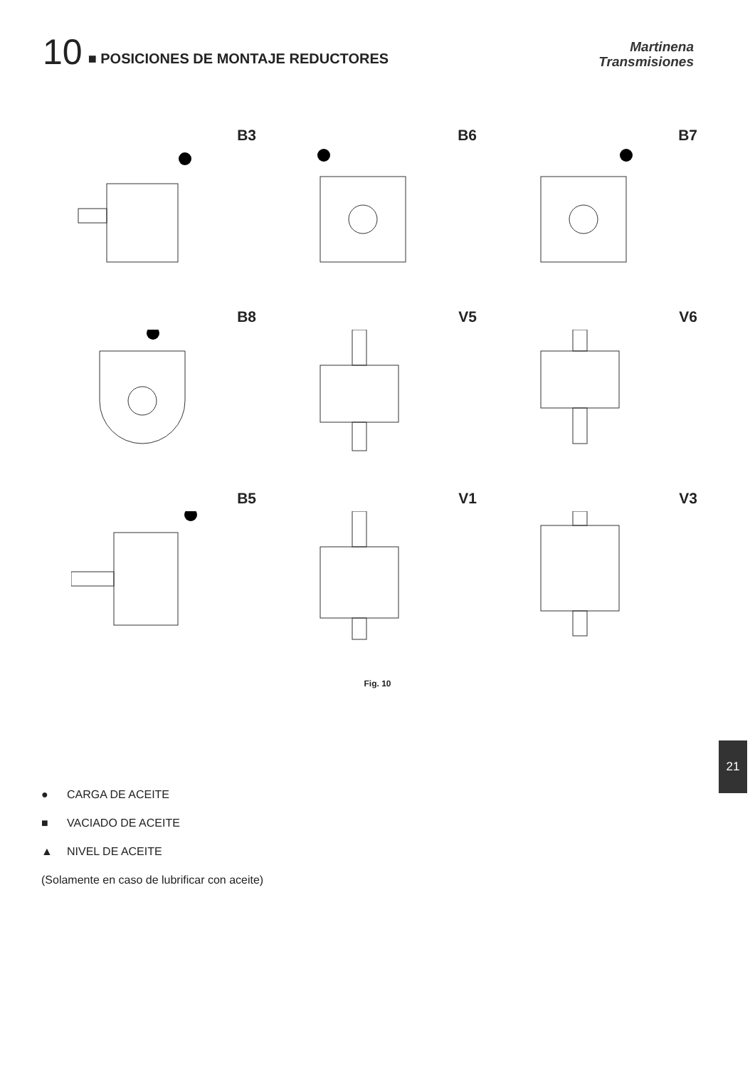10 ■ POSICIONES DE MONTAJE REDUCTORES
Martinena
Transmisiones
B3
B6
B7
B8
V5
V6
B5
V1
V3
Fig. 10
21
● CARGA DE ACEITE
■ VACIADO DE ACEITE
▲ NIVEL DE ACEITE
(Solamente en caso de lubrificar con aceite)